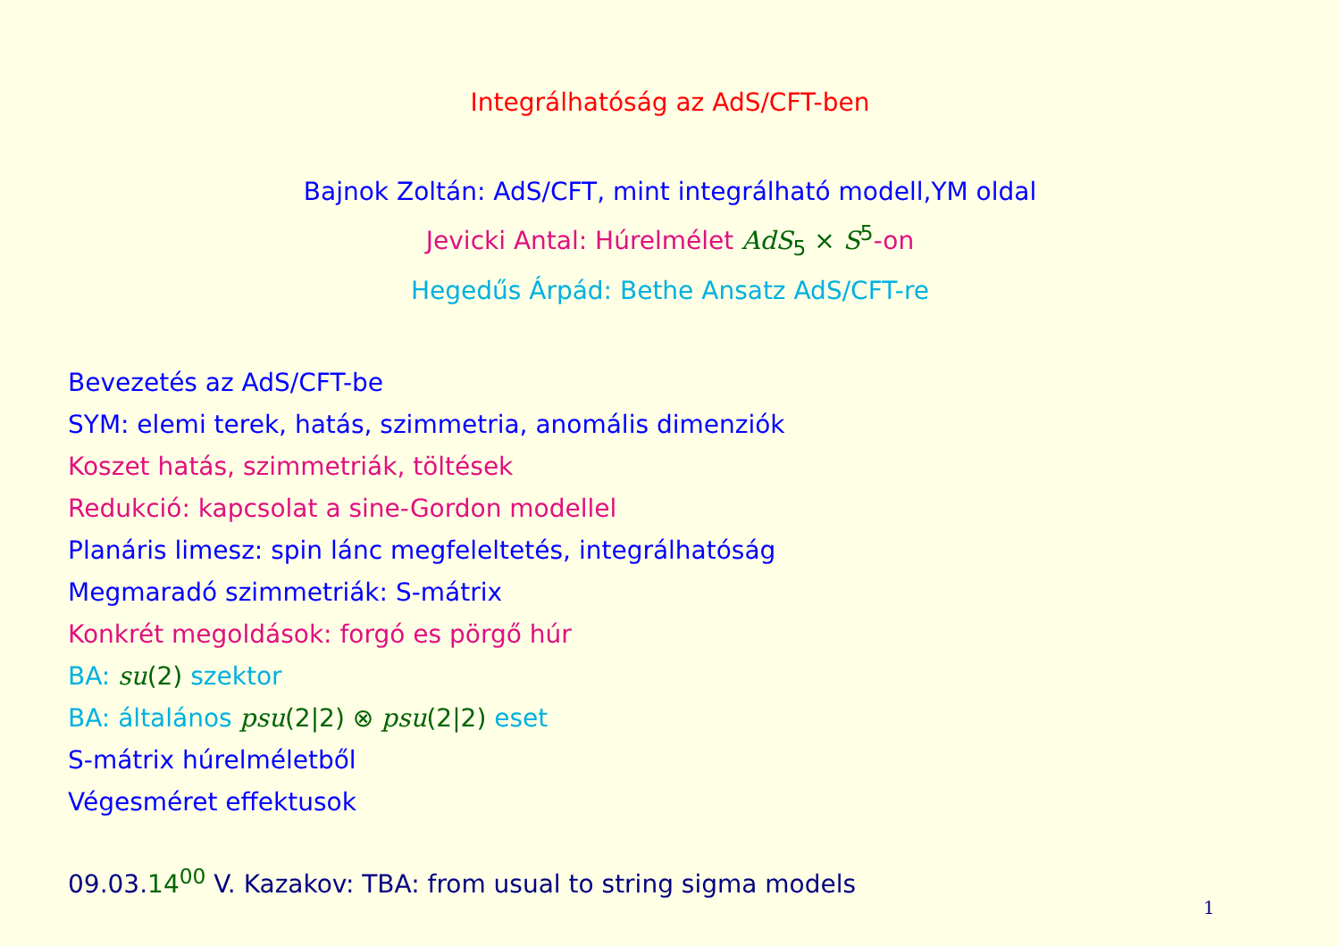Integrálhatóság az AdS/CFT-ben
Bajnok Zoltán: AdS/CFT, mint integrálható modell,YM oldal
Jevicki Antal: Húrelmélet AdS<sub>5</sub> × S<sup>5</sup>-on
Hegedűs Árpád: Bethe Ansatz AdS/CFT-re
Bevezetés az AdS/CFT-be
SYM: elemi terek, hatás, szimmetria, anomális dimenziók
Koszet hatás, szimmetriák, töltések
Redukció: kapcsolat a sine-Gordon modellel
Planáris limesz: spin lánc megfeleltetés, integrálhatóság
Megmaradó szimmetriák: S-mátrix
Konkrét megoldások: forgó es pörgő húr
BA: su(2) szektor
BA: általános psu(2|2) ⊗ psu(2|2) eset
S-mátrix húrelméletből
Végesméret effektusok
09.03.14<sup>00</sup> V. Kazakov: TBA: from usual to string sigma models
1